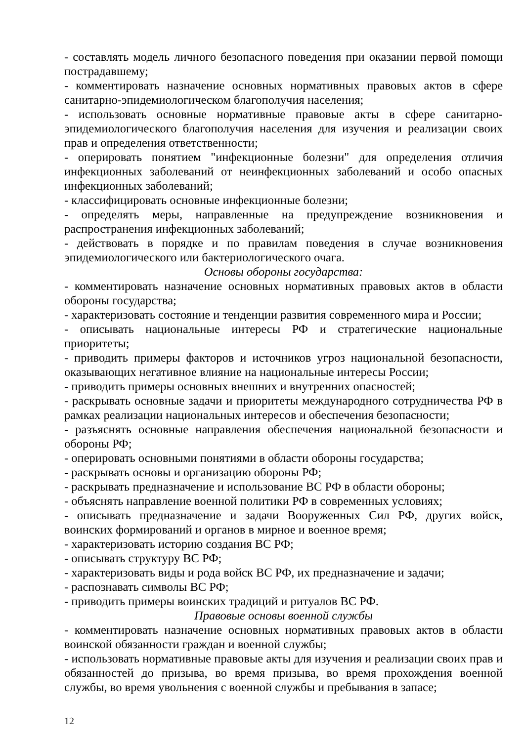- составлять модель личного безопасного поведения при оказании первой помощи пострадавшему;
- комментировать назначение основных нормативных правовых актов в сфере санитарно-эпидемиологическом благополучия населения;
- использовать основные нормативные правовые акты в сфере санитарно-эпидемиологического благополучия населения для изучения и реализации своих прав и определения ответственности;
- оперировать понятием "инфекционные болезни" для определения отличия инфекционных заболеваний от неинфекционных заболеваний и особо опасных инфекционных заболеваний;
- классифицировать основные инфекционные болезни;
- определять меры, направленные на предупреждение возникновения и распространения инфекционных заболеваний;
- действовать в порядке и по правилам поведения в случае возникновения эпидемиологического или бактериологического очага.
Основы обороны государства:
- комментировать назначение основных нормативных правовых актов в области обороны государства;
- характеризовать состояние и тенденции развития современного мира и России;
- описывать национальные интересы РФ и стратегические национальные приоритеты;
- приводить примеры факторов и источников угроз национальной безопасности, оказывающих негативное влияние на национальные интересы России;
- приводить примеры основных внешних и внутренних опасностей;
- раскрывать основные задачи и приоритеты международного сотрудничества РФ в рамках реализации национальных интересов и обеспечения безопасности;
- разъяснять основные направления обеспечения национальной безопасности и обороны РФ;
- оперировать основными понятиями в области обороны государства;
- раскрывать основы и организацию обороны РФ;
- раскрывать предназначение и использование ВС РФ в области обороны;
- объяснять направление военной политики РФ в современных условиях;
- описывать предназначение и задачи Вооруженных Сил РФ, других войск, воинских формирований и органов в мирное и военное время;
- характеризовать историю создания ВС РФ;
- описывать структуру ВС РФ;
- характеризовать виды и рода войск ВС РФ, их предназначение и задачи;
- распознавать символы ВС РФ;
- приводить примеры воинских традиций и ритуалов ВС РФ.
Правовые основы военной службы
- комментировать назначение основных нормативных правовых актов в области воинской обязанности граждан и военной службы;
- использовать нормативные правовые акты для изучения и реализации своих прав и обязанностей до призыва, во время призыва, во время прохождения военной службы, во время увольнения с военной службы и пребывания в запасе;
12